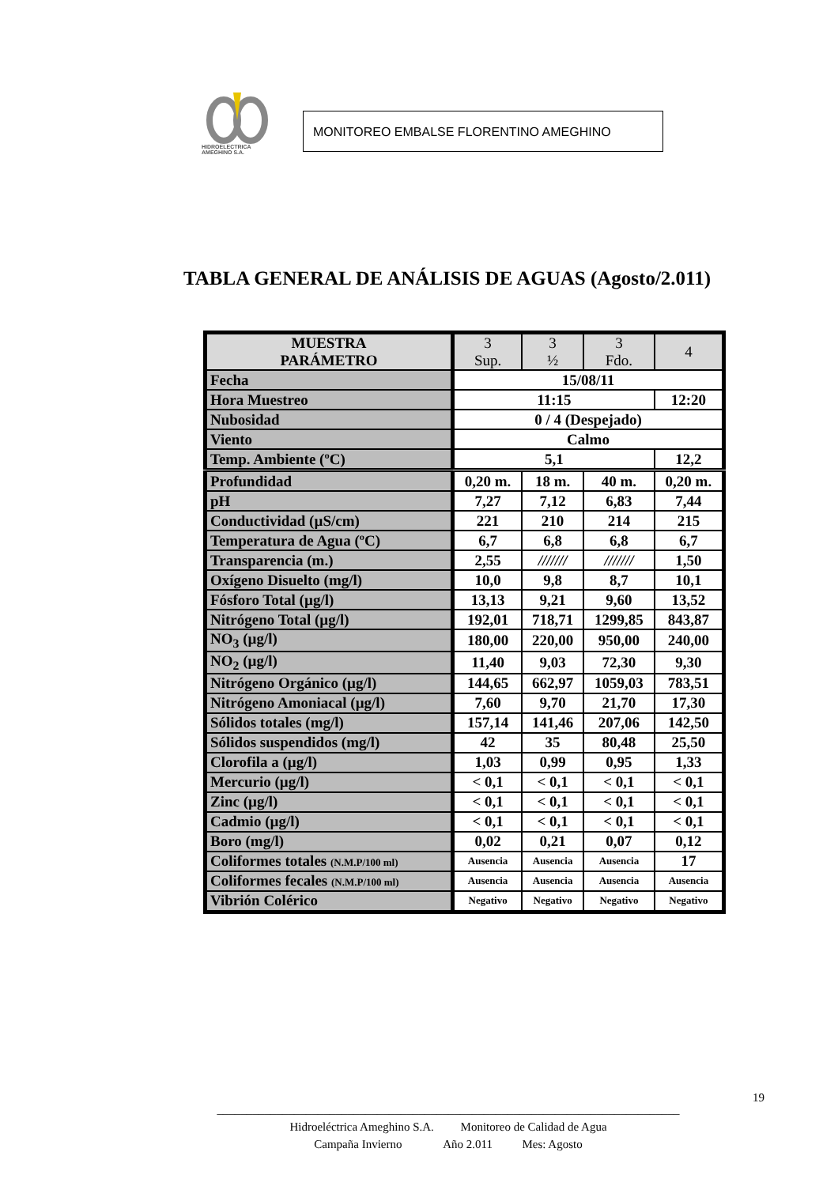HIDROELECTRICA
AMEGHINO S.A.
MONITOREO EMBALSE FLORENTINO AMEGHINO
TABLA GENERAL DE ANÁLISIS DE AGUAS (Agosto/2.011)
| MUESTRA PARÁMETRO | 3 Sup. | 3 ½ | 3 Fdo. | 4 |
| --- | --- | --- | --- | --- |
| Fecha | 15/08/11 | | | |
| Hora Muestreo | 11:15 | | | 12:20 |
| Nubosidad | 0 / 4 (Despejado) | | | |
| Viento | Calmo | | | |
| Temp. Ambiente (ºC) | 5,1 | | | 12,2 |
| Profundidad | 0,20 m. | 18 m. | 40 m. | 0,20 m. |
| pH | 7,27 | 7,12 | 6,83 | 7,44 |
| Conductividad (µS/cm) | 221 | 210 | 214 | 215 |
| Temperatura de Agua (ºC) | 6,7 | 6,8 | 6,8 | 6,7 |
| Transparencia (m.) | 2,55 | /////// | /////// | 1,50 |
| Oxígeno Disuelto (mg/l) | 10,0 | 9,8 | 8,7 | 10,1 |
| Fósforo Total (µg/l) | 13,13 | 9,21 | 9,60 | 13,52 |
| Nitrógeno Total (µg/l) | 192,01 | 718,71 | 1299,85 | 843,87 |
| NO<sub>3</sub> (µg/l) | 180,00 | 220,00 | 950,00 | 240,00 |
| NO<sub>2</sub> (µg/l) | 11,40 | 9,03 | 72,30 | 9,30 |
| Nitrógeno Orgánico (µg/l) | 144,65 | 662,97 | 1059,03 | 783,51 |
| Nitrógeno Amoniacal (µg/l) | 7,60 | 9,70 | 21,70 | 17,30 |
| Sólidos totales (mg/l) | 157,14 | 141,46 | 207,06 | 142,50 |
| Sólidos suspendidos (mg/l) | 42 | 35 | 80,48 | 25,50 |
| Clorofila a (µg/l) | 1,03 | 0,99 | 0,95 | 1,33 |
| Mercurio (µg/l) | < 0,1 | < 0,1 | < 0,1 | < 0,1 |
| Zinc (µg/l) | < 0,1 | < 0,1 | < 0,1 | < 0,1 |
| Cadmio (µg/l) | < 0,1 | < 0,1 | < 0,1 | < 0,1 |
| Boro (mg/l) | 0,02 | 0,21 | 0,07 | 0,12 |
| Coliformes totales (N.M.P/100 ml) | Ausencia | Ausencia | Ausencia | 17 |
| Coliformes fecales (N.M.P/100 ml) | Ausencia | Ausencia | Ausencia | Ausencia |
| Vibrión Colérico | Negativo | Negativo | Negativo | Negativo |
19
______________________________________________________________________________
Hidroeléctrica Ameghino S.A. Monitoreo de Calidad de Agua
Campaña Invierno Año 2.011 Mes: Agosto